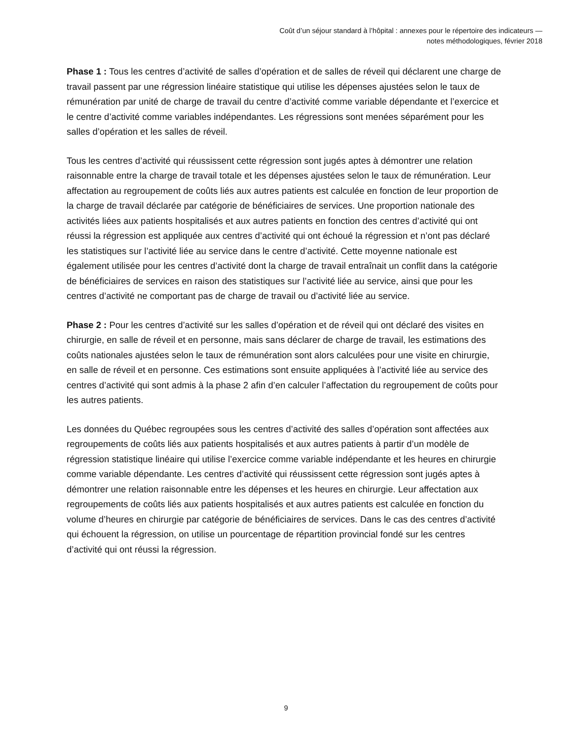Coût d’un séjour standard à l’hôpital : annexes pour le répertoire des indicateurs —
notes méthodologiques, février 2018
Phase 1 : Tous les centres d’activité de salles d’opération et de salles de réveil qui déclarent une charge de travail passent par une régression linéaire statistique qui utilise les dépenses ajustées selon le taux de rémunération par unité de charge de travail du centre d’activité comme variable dépendante et l’exercice et le centre d’activité comme variables indépendantes. Les régressions sont menées séparément pour les salles d’opération et les salles de réveil.
Tous les centres d’activité qui réussissent cette régression sont jugés aptes à démontrer une relation raisonnable entre la charge de travail totale et les dépenses ajustées selon le taux de rémunération. Leur affectation au regroupement de coûts liés aux autres patients est calculée en fonction de leur proportion de la charge de travail déclarée par catégorie de bénéficiaires de services. Une proportion nationale des activités liées aux patients hospitalisés et aux autres patients en fonction des centres d’activité qui ont réussi la régression est appliquée aux centres d’activité qui ont échoué la régression et n’ont pas déclaré les statistiques sur l’activité liée au service dans le centre d’activité. Cette moyenne nationale est également utilisée pour les centres d’activité dont la charge de travail entraînait un conflit dans la catégorie de bénéficiaires de services en raison des statistiques sur l’activité liée au service, ainsi que pour les centres d’activité ne comportant pas de charge de travail ou d’activité liée au service.
Phase 2 : Pour les centres d’activité sur les salles d’opération et de réveil qui ont déclaré des visites en chirurgie, en salle de réveil et en personne, mais sans déclarer de charge de travail, les estimations des coûts nationales ajustées selon le taux de rémunération sont alors calculées pour une visite en chirurgie, en salle de réveil et en personne. Ces estimations sont ensuite appliquées à l’activité liée au service des centres d’activité qui sont admis à la phase 2 afin d’en calculer l’affectation du regroupement de coûts pour les autres patients.
Les données du Québec regroupées sous les centres d’activité des salles d’opération sont affectées aux regroupements de coûts liés aux patients hospitalisés et aux autres patients à partir d’un modèle de régression statistique linéaire qui utilise l’exercice comme variable indépendante et les heures en chirurgie comme variable dépendante. Les centres d’activité qui réussissent cette régression sont jugés aptes à démontrer une relation raisonnable entre les dépenses et les heures en chirurgie. Leur affectation aux regroupements de coûts liés aux patients hospitalisés et aux autres patients est calculée en fonction du volume d’heures en chirurgie par catégorie de bénéficiaires de services. Dans le cas des centres d’activité qui échouent la régression, on utilise un pourcentage de répartition provincial fondé sur les centres d’activité qui ont réussi la régression.
9